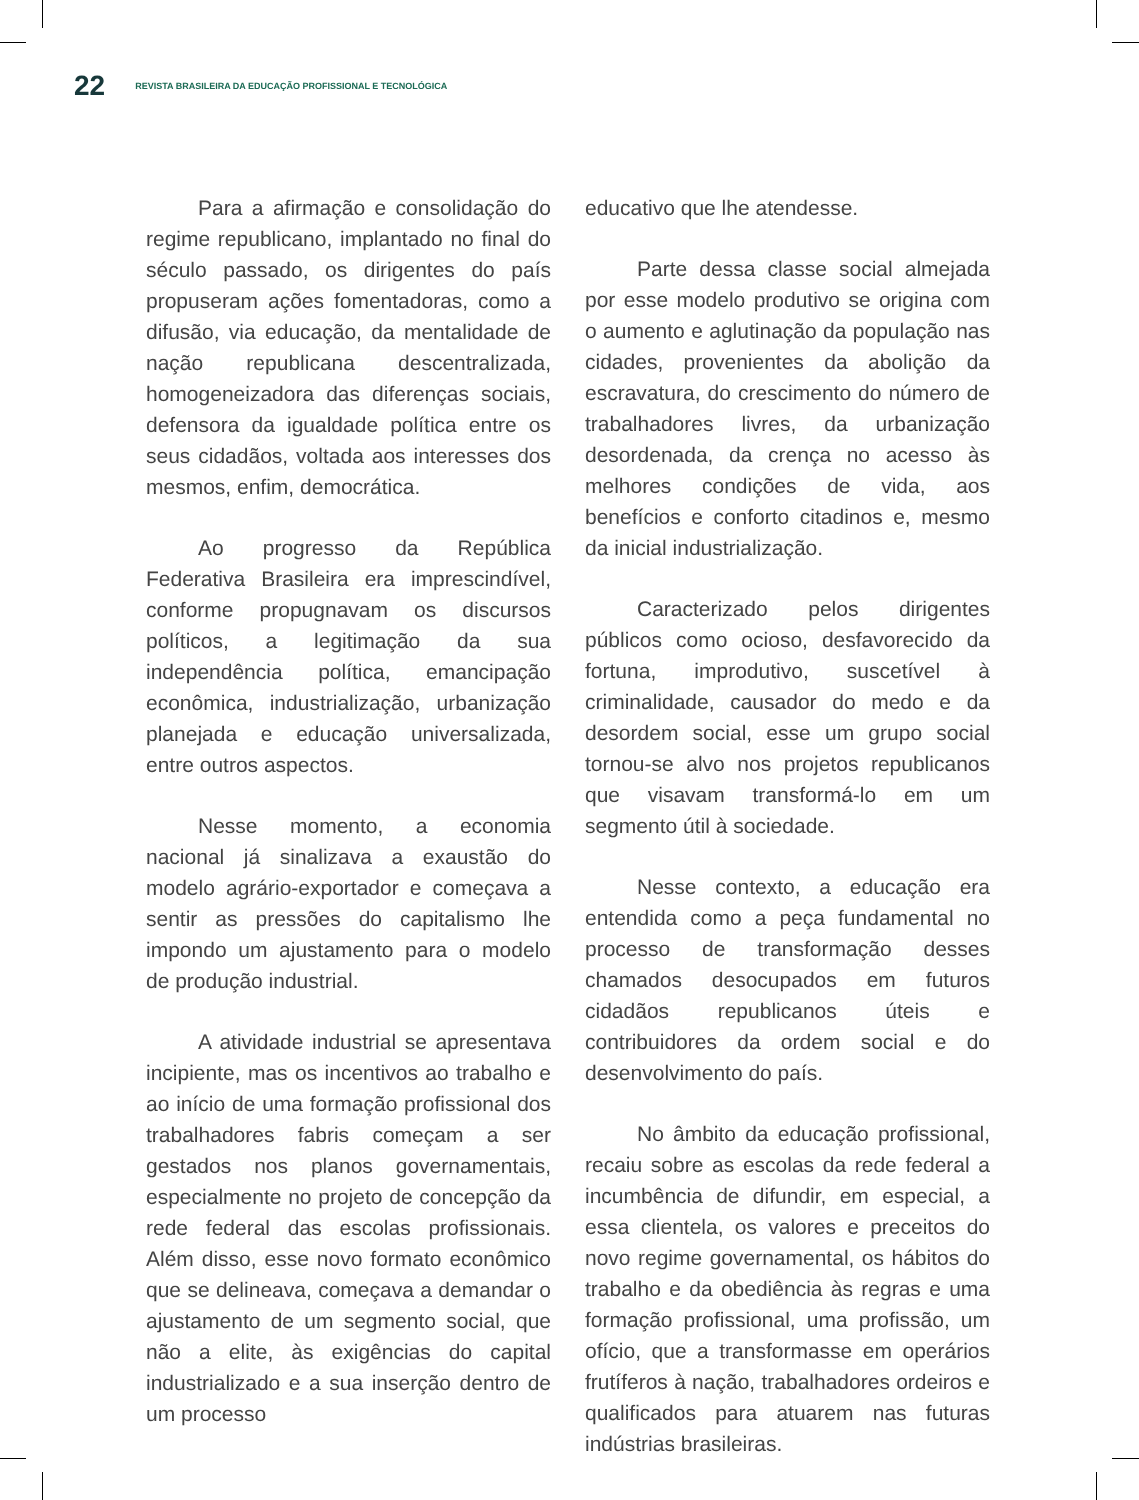22 REVISTA BRASILEIRA DA EDUCAÇÃO PROFISSIONAL E TECNOLÓGICA
Para a afirmação e consolidação do regime republicano, implantado no final do século passado, os dirigentes do país propuseram ações fomentadoras, como a difusão, via educação, da mentalidade de nação republicana descentralizada, homogeneizadora das diferenças sociais, defensora da igualdade política entre os seus cidadãos, voltada aos interesses dos mesmos, enfim, democrática.
Ao progresso da República Federativa Brasileira era imprescindível, conforme propugnavam os discursos políticos, a legitimação da sua independência política, emancipação econômica, industrialização, urbanização planejada e educação universalizada, entre outros aspectos.
Nesse momento, a economia nacional já sinalizava a exaustão do modelo agrário-exportador e começava a sentir as pressões do capitalismo lhe impondo um ajustamento para o modelo de produção industrial.
A atividade industrial se apresentava incipiente, mas os incentivos ao trabalho e ao início de uma formação profissional dos trabalhadores fabris começam a ser gestados nos planos governamentais, especialmente no projeto de concepção da rede federal das escolas profissionais. Além disso, esse novo formato econômico que se delineava, começava a demandar o ajustamento de um segmento social, que não a elite, às exigências do capital industrializado e a sua inserção dentro de um processo
educativo que lhe atendesse.
Parte dessa classe social almejada por esse modelo produtivo se origina com o aumento e aglutinação da população nas cidades, provenientes da abolição da escravatura, do crescimento do número de trabalhadores livres, da urbanização desordenada, da crença no acesso às melhores condições de vida, aos benefícios e conforto citadinos e, mesmo da inicial industrialização.
Caracterizado pelos dirigentes públicos como ocioso, desfavorecido da fortuna, improdutivo, suscetível à criminalidade, causador do medo e da desordem social, esse um grupo social tornou-se alvo nos projetos republicanos que visavam transformá-lo em um segmento útil à sociedade.
Nesse contexto, a educação era entendida como a peça fundamental no processo de transformação desses chamados desocupados em futuros cidadãos republicanos úteis e contribuidores da ordem social e do desenvolvimento do país.
No âmbito da educação profissional, recaiu sobre as escolas da rede federal a incumbência de difundir, em especial, a essa clientela, os valores e preceitos do novo regime governamental, os hábitos do trabalho e da obediência às regras e uma formação profissional, uma profissão, um ofício, que a transformasse em operários frutíferos à nação, trabalhadores ordeiros e qualificados para atuarem nas futuras indústrias brasileiras.